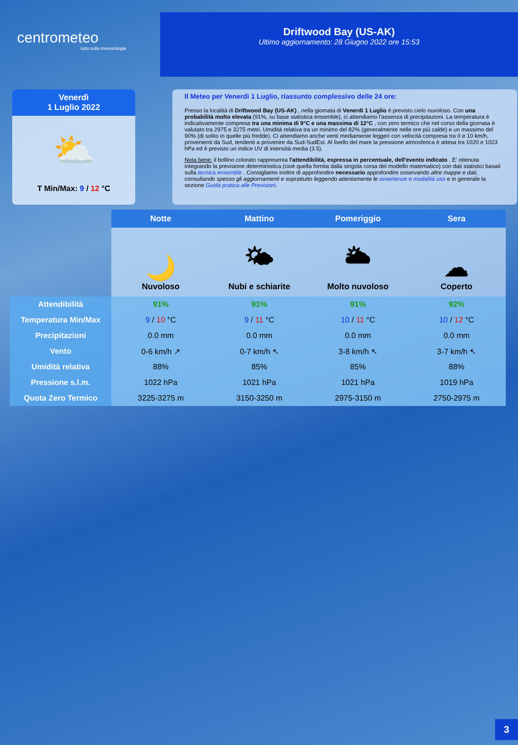centrometeo
tutto sulla meteorologia
Driftwood Bay (US-AK)
Ultimo aggiornamento: 28 Giugno 2022 ore 15:53
Venerdì
1 Luglio 2022
⛅
T Min/Max: 9 / 12 °C
Il Meteo per Venerdi 1 Luglio, riassunto complessivo delle 24 ore:
Presso la località di Driftwood Bay (US-AK) , nella giornata di Venerdi 1 Luglio è previsto cielo nuvoloso. Con una probabilità molto elevata (91%, su base statistica ensemble), ci attendiamo l'assenza di precipitazioni. La temperatura è indicativamente compresa tra una minima di 9°C e una massima di 12°C , con zero termico che nel corso della giornata è valutato tra 2975 e 3275 metri. Umidità relativa tra un minimo del 82% (generalmente nelle ore più calde) e un massimo del 90% (di solito in quelle più fredde). Ci attendiamo anche venti mediamente leggeri con velocità compresa tra 0 e 10 km/h, provenienti da Sud, tendenti a provenire da Sud-SudEst. Al livello del mare la pressione atmosferica è attesa tra 1020 e 1023 hPa ed è previsto un indice UV di intensità media (3.5).
Nota bene: il bollino colorato rappresenta l'attendibilità, espressa in percentuale, dell'evento indicato . E' ottenuta integrando la previsione deterministica (cioè quella fornita dalla singola corsa del modello matematico) con dati statistici basati sulla tecnica ensemble . Consigliamo inoltre di approfondire necessario approfondire osservando altre mappe e dati, consultando spesso gli aggiornamenti e soprattutto leggendo attentamente le avvertenze e modalità uso e in generale la sezione Guida pratica alle Previsioni.
| | Notte | Mattino | Pomeriggio | Sera |
| | 🌙 Nuvoloso | 🌤 Nubi e schiarite | 🌥 Molto nuvoloso | ☁ Coperto |
| Attendibilità | 91% | 91% | 91% | 92% |
| Temperatura Min/Max | 9 / 10 °C | 9 / 11 °C | 10 / 11 °C | 10 / 12 °C |
| Precipitazioni | 0.0 mm | 0.0 mm | 0.0 mm | 0.0 mm |
| Vento | 0-6 km/h ↗ | 0-7 km/h ↖ | 3-8 km/h ↖ | 3-7 km/h ↖ |
| Umidità relativa | 88% | 85% | 85% | 88% |
| Pressione s.l.m. | 1022 hPa | 1021 hPa | 1021 hPa | 1019 hPa |
| Quota Zero Termico | 3225-3275 m | 3150-3250 m | 2975-3150 m | 2750-2975 m |
3